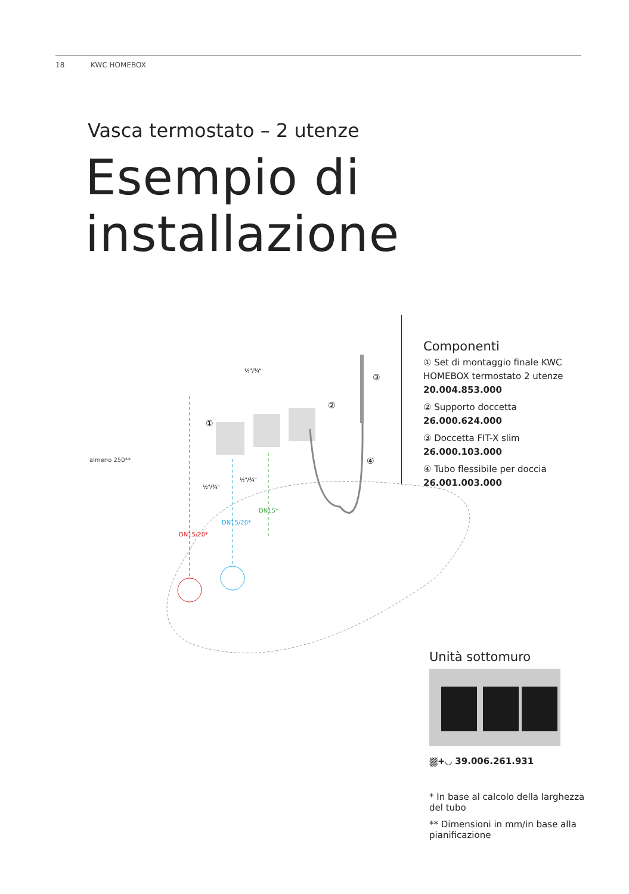18 KWC HOMEBOX
Vasca termostato – 2 utenze
Esempio di installazione
almeno 250**
½"/¾"
½"/¾"
½"/¾"
DN15/20*
DN15/20*
DN15*
①
②
③
④
Componenti
① Set di montaggio finale KWC HOMEBOX termostato 2 utenze 20.004.853.000
② Supporto doccetta 26.000.624.000
③ Doccetta FIT-X slim 26.000.103.000
④ Tubo flessibile per doccia 26.001.003.000
Unità sottomuro
⛆+◡ 39.006.261.931
* In base al calcolo della larghezza del tubo
** Dimensioni in mm/in base alla pianificazione